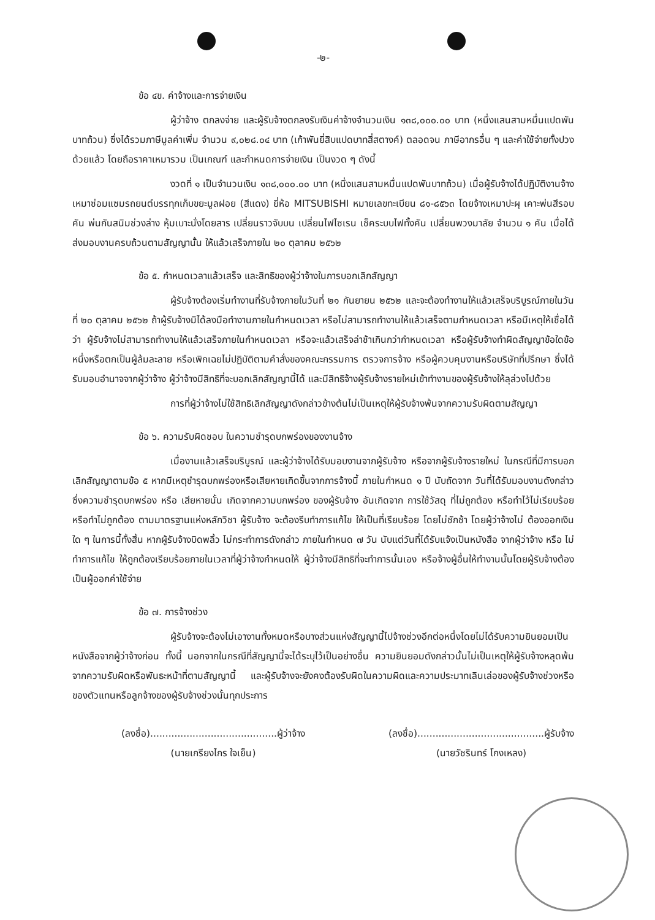-๒-
ข้อ ๔ข. ค่าจ้างและการจ่ายเงิน
ผู้ว่าจ้าง ตกลงจ่าย และผู้รับจ้างตกลงรับเงินค่าจ้างจำนวนเงิน ๑๓๘,๐๐๐.๐๐ บาท (หนึ่งแสนสามหมื่นแปดพันบาทถ้วน) ซึ่งได้รวมภาษีมูลค่าเพิ่ม จำนวน ๙,๐๒๘.๐๔ บาท (เก้าพันยี่สิบแปดบาทสี่สตางค์) ตลอดจน ภาษีอากรอื่น ๆ และค่าใช้จ่ายทั้งปวงด้วยแล้ว โดยถือราคาเหมารวม เป็นเกณฑ์ และกำหนดการจ่ายเงิน เป็นงวด ๆ ดังนี้
งวดที่ ๑ เป็นจำนวนเงิน ๑๓๘,๐๐๐.๐๐ บาท (หนึ่งแสนสามหมื่นแปดพันบาทถ้วน) เมื่อผู้รับจ้างได้ปฏิบัติงานจ้างเหมาซ่อมแซมรถยนต์บรรทุกเก็บขยะมูลฝอย (สีแดง) ยี่ห้อ MITSUBISHI หมายเลขทะเบียน ๘๑-๘๕๖๓ โดยจ้างเหมาปะผุ เคาะพ่นสีรอบคัน พ่นกันสนิมช่วงล่าง หุ้มเบาะนั่งโดยสาร เปลี่ยนราวจับบน เปลี่ยนไฟไซเรน เช็คระบบไฟทั้งคัน เปลี่ยนพวงมาลัย จำนวน ๑ คัน เมื่อได้ส่งมอบงานครบถ้วนตามสัญญานั้น ให้แล้วเสร็จภายใน ๒๐ ตุลาคม ๒๕๖๒
ข้อ ๕. กำหนดเวลาแล้วเสร็จ และสิทธิของผู้ว่าจ้างในการบอกเลิกสัญญา
ผู้รับจ้างต้องเริ่มทำงานที่รับจ้างภายในวันที่ ๒๑ กันยายน ๒๕๖๒ และจะต้องทำงานให้แล้วเสร็จบริบูรณ์ภายในวันที่ ๒๐ ตุลาคม ๒๕๖๒ ถ้าผู้รับจ้างมิได้ลงมือทำงานภายในกำหนดเวลา หรือไม่สามารถทำงานให้แล้วเสร็จตามกำหนดเวลา หรือมีเหตุให้เชื่อได้ว่า ผู้รับจ้างไม่สามารถทำงานให้แล้วเสร็จภายในกำหนดเวลา หรือจะแล้วเสร็จล่าช้าเกินกว่ากำหนดเวลา หรือผู้รับจ้างทำผิดสัญญาข้อใดข้อหนึ่งหรือตกเป็นผู้ล้มละลาย หรือเพิกเฉยไม่ปฏิบัติตามคำสั่งของคณะกรรมการ ตรวจการจ้าง หรือผู้ควบคุมงานหรือบริษัทที่ปรึกษา ซึ่งได้รับมอบอำนาจจากผู้ว่าจ้าง ผู้ว่าจ้างมีสิทธิที่จะบอกเลิกสัญญานี้ได้ และมีสิทธิจ้างผู้รับจ้างรายใหม่เข้าทำงานของผู้รับจ้างให้ลุล่วงไปด้วย
การที่ผู้ว่าจ้างไม่ใช้สิทธิเลิกสัญญาดังกล่าวข้างต้นไม่เป็นเหตุให้ผู้รับจ้างพ้นจากความรับผิดตามสัญญา
ข้อ ๖. ความรับผิดชอบ ในความชำรุดบกพร่องของงานจ้าง
เมื่องานแล้วเสร็จบริบูรณ์ และผู้ว่าจ้างได้รับมอบงานจากผู้รับจ้าง หรือจากผู้รับจ้างรายใหม่ ในกรณีที่มีการบอกเลิกสัญญาตามข้อ ๕ หากมีเหตุชำรุดบกพร่องหรือเสียหายเกิดขึ้นจากการจ้างนี้ ภายในกำหนด ๑ ปี นับถัดจาก วันที่ได้รับมอบงานดังกล่าว ซึ่งความชำรุดบกพร่อง หรือ เสียหายนั้น เกิดจากความบกพร่อง ของผู้รับจ้าง อันเกิดจาก การใช้วัสดุ ที่ไม่ถูกต้อง หรือทำไว้ไม่เรียบร้อย หรือทำไม่ถูกต้อง ตามมาตรฐานแห่งหลักวิชา ผู้รับจ้าง จะต้องรีบทำการแก้ไข ให้เป็นที่เรียบร้อย โดยไม่ชักช้า โดยผู้ว่าจ้างไม่ ต้องออกเงินใด ๆ ในการนี้ทั้งสิ้น หากผู้รับจ้างบิดพลิ้ว ไม่กระทำการดังกล่าว ภายในกำหนด ๗ วัน นับแต่วันที่ได้รับแจ้งเป็นหนังสือ จากผู้ว่าจ้าง หรือ ไม่ทำการแก้ไข ให้ถูกต้องเรียบร้อยภายในเวลาที่ผู้ว่าจ้างกำหนดให้ ผู้ว่าจ้างมีสิทธิที่จะทำการนั้นเอง หรือจ้างผู้อื่นให้ทำงานนั้นโดยผู้รับจ้างต้องเป็นผู้ออกค่าใช้จ่าย
ข้อ ๗. การจ้างช่วง
ผู้รับจ้างจะต้องไม่เอางานทั้งหมดหรือบางส่วนแห่งสัญญานี้ไปจ้างช่วงอีกต่อหนึ่งโดยไม่ได้รับความยินยอมเป็นหนังสือจากผู้ว่าจ้างก่อน ทั้งนี้ นอกจากในกรณีที่สัญญานี้จะได้ระบุไว้เป็นอย่างอื่น ความยินยอมดังกล่าวนั้นไม่เป็นเหตุให้ผู้รับจ้างหลุดพ้นจากความรับผิดหรือพันธะหน้าที่ตามสัญญานี้ และผู้รับจ้างจะยังคงต้องรับผิดในความผิดและความประมาทเลินเล่อของผู้รับจ้างช่วงหรือของตัวแทนหรือลูกจ้างของผู้รับจ้างช่วงนั้นทุกประการ
(ลงชื่อ)..........................................ผู้ว่าจ้าง
(นายเกรียงไกร ใจเย็น)
(ลงชื่อ)..........................................ผู้รับจ้าง
(นายวัชรินทร์ โกงเหลง)